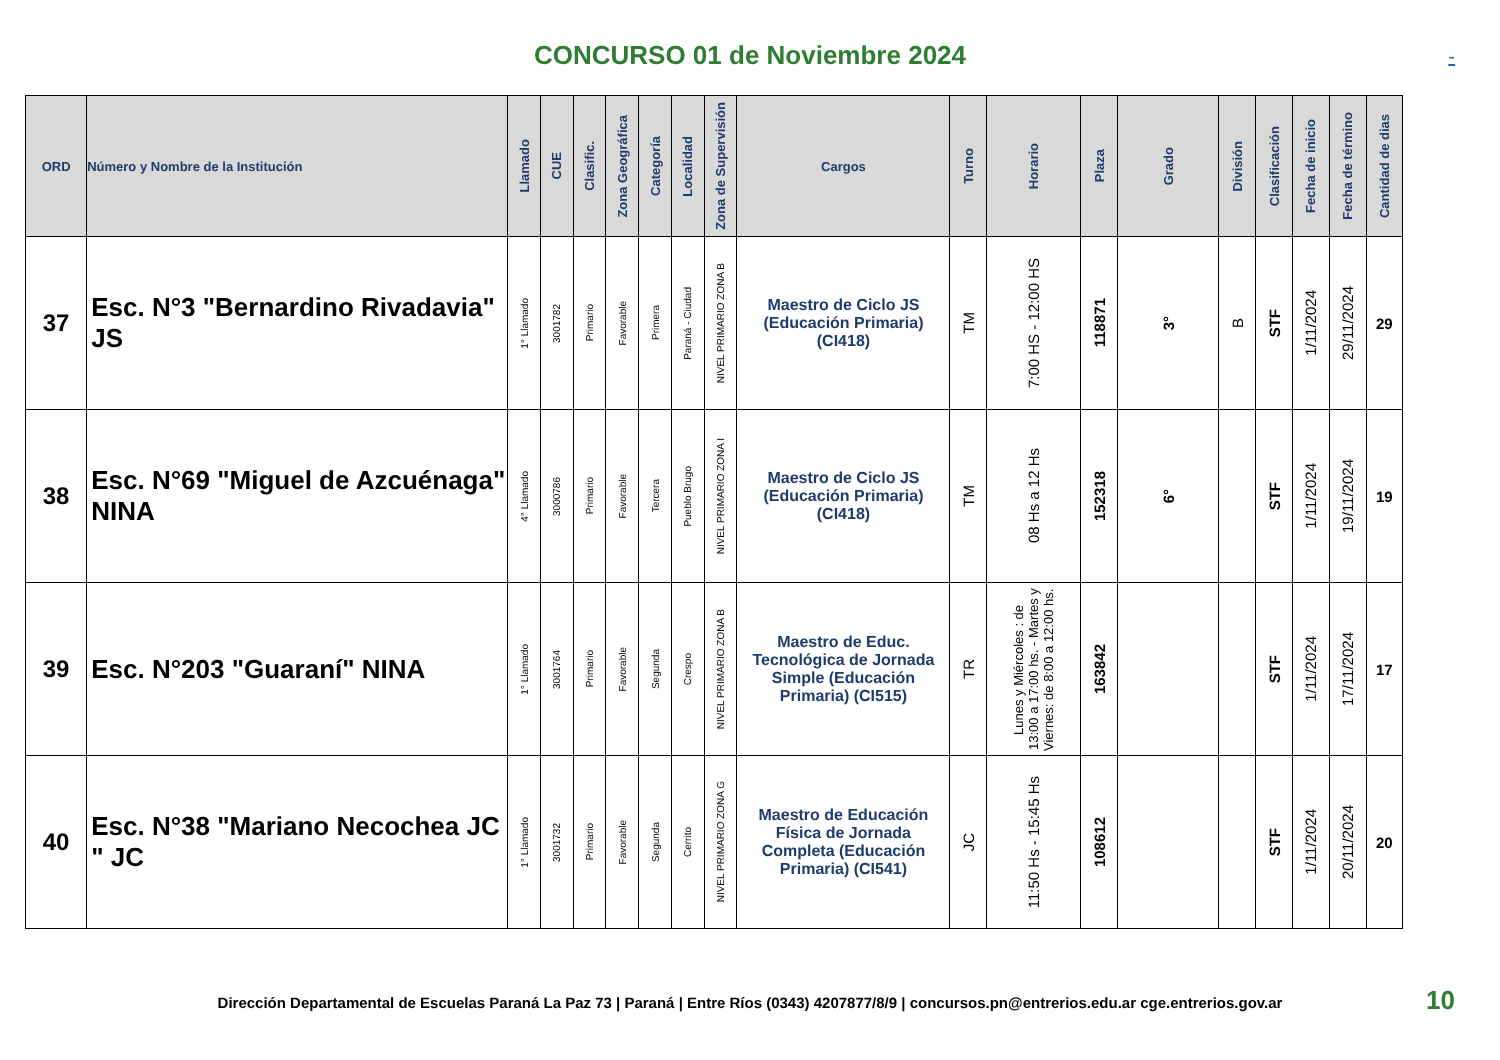CONCURSO 01 de Noviembre 2024
-
| ORD | Número y Nombre de la Institución | Llamado | CUE | Clasific. | Zona Geográfica | Categoría | Localidad | Zona de Supervisión | Cargos | Turno | Horario | Plaza | Grado | División | Clasificación | Fecha de inicio | Fecha de término | Cantidad de dias |
| --- | --- | --- | --- | --- | --- | --- | --- | --- | --- | --- | --- | --- | --- | --- | --- | --- | --- | --- |
| 37 | Esc. N°3 "Bernardino Rivadavia" JS | 1° Llamado | 3001782 | Primario | Favorable | Primera | Paraná - Ciudad | NIVEL PRIMARIO ZONA B | Maestro de Ciclo JS (Educación Primaria) (CI418) | TM | 7:00 HS - 12:00 HS | 118871 | 3° | B | STF | 1/11/2024 | 29/11/2024 | 29 |
| 38 | Esc. N°69 "Miguel de Azcuénaga" NINA | 4° Llamado | 3000786 | Primario | Favorable | Tercera | Pueblo Brugo | NIVEL PRIMARIO ZONA I | Maestro de Ciclo JS (Educación Primaria) (CI418) | TM | 08 Hs a 12 Hs | 152318 | 6° | | STF | 1/11/2024 | 19/11/2024 | 19 |
| 39 | Esc. N°203 "Guaraní" NINA | 1° Llamado | 3001764 | Primario | Favorable | Segunda | Crespo | NIVEL PRIMARIO ZONA B | Maestro de Educ. Tecnológica de Jornada Simple (Educación Primaria) (CI515) | TR | Lunes y Miércoles : de 13:00 a 17:00 hs. - Martes y Viernes: de 8:00 a 12:00 hs. | 163842 | | | STF | 1/11/2024 | 17/11/2024 | 17 |
| 40 | Esc. N°38 "Mariano Necochea JC " JC | 1° Llamado | 3001732 | Primario | Favorable | Segunda | Cerrito | NIVEL PRIMARIO ZONA G | Maestro de Educación Física de Jornada Completa (Educación Primaria) (CI541) | JC | 11:50 Hs - 15:45 Hs | 108612 | | | STF | 1/11/2024 | 20/11/2024 | 20 |
Dirección Departamental de Escuelas Paraná La Paz 73 | Paraná | Entre Ríos (0343) 4207877/8/9 | concursos.pn@entrerios.edu.ar cge.entrerios.gov.ar
10